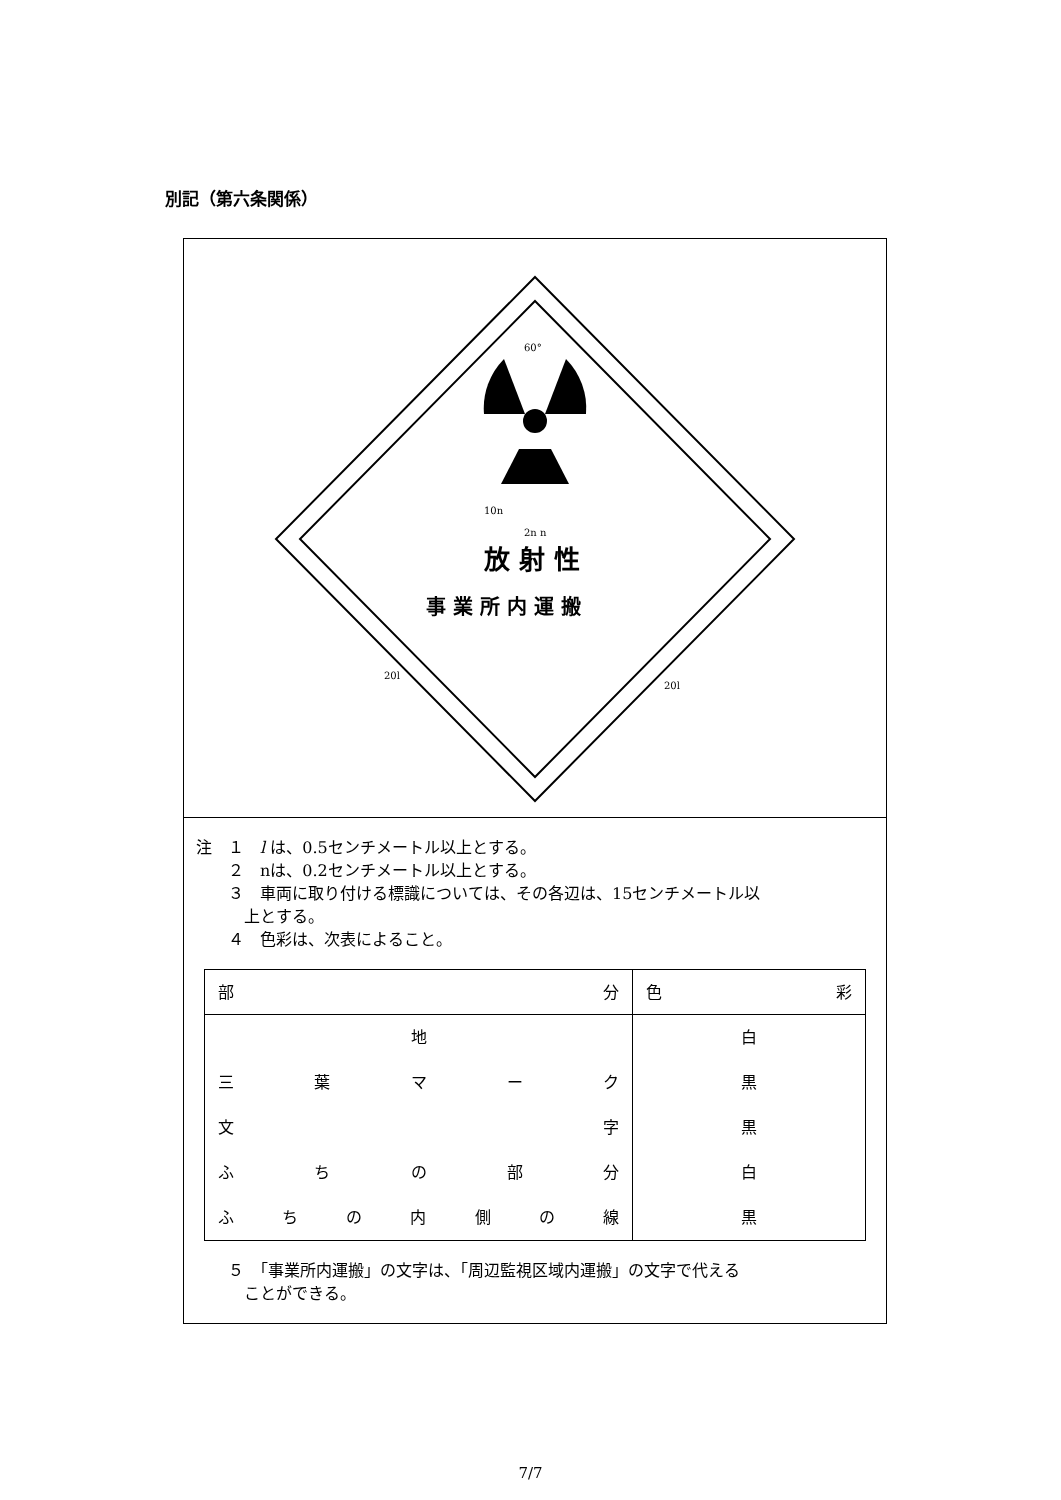別記（第六条関係）
放 射 性
事 業 所 内 運 搬
60°
10n
2n n
20l
20l
注　１　l は、0.5センチメートル以上とする。
　　２　nは、0.2センチメートル以上とする。
　　３　車両に取り付ける標識については、その各辺は、15センチメートル以
　　　上とする。
　　４　色彩は、次表によること。
| 部 分 | 色 彩 |
| --- | --- |
| 地 | 白 |
| 三 葉 マ ー ク | 黒 |
| 文 字 | 黒 |
| ふ ち の 部 分 | 白 |
| ふ ち の 内 側 の 線 | 黒 |
　　５　「事業所内運搬」の文字は、「周辺監視区域内運搬」の文字で代える
　　　ことができる。
7/7